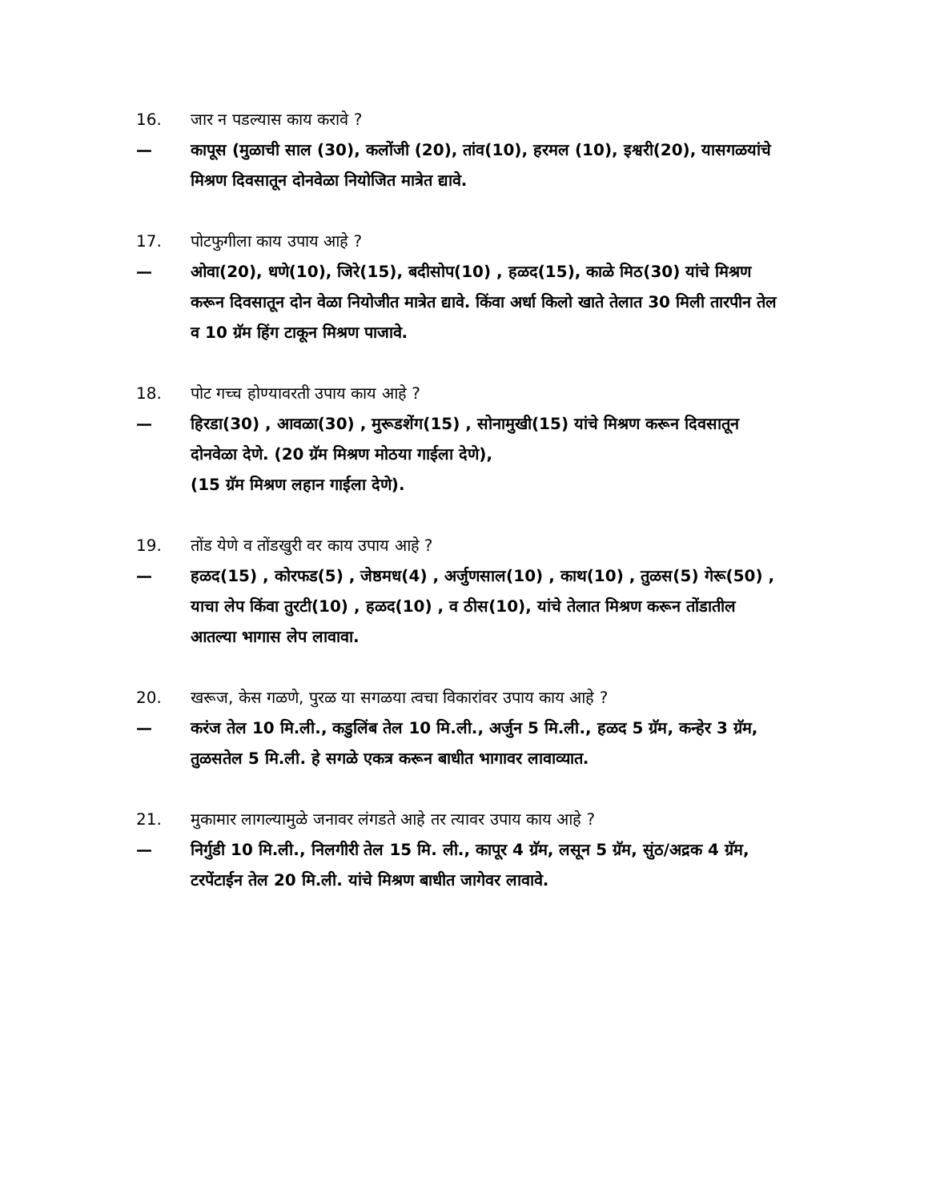16. जार न पडल्यास काय करावे ?
— कापूस (मुळाची साल (30), कलोंजी (20), तांव(10), हरमल (10), इश्वरी(20), यासगळयांचे मिश्रण दिवसातून दोनवेळा नियोजित मात्रेत द्यावे.
17. पोटफुगीला काय उपाय आहे ?
— ओवा(20), धणे(10), जिरे(15), बदीसोप(10) , हळद(15), काळे मिठ(30) यांचे मिश्रण करून दिवसातून दोन वेळा नियोजीत मात्रेत द्यावे. किंवा अर्धा किलो खाते तेलात 30 मिली तारपीन तेल व 10 ग्रॅम हिंग टाकून मिश्रण पाजावे.
18. पोट गच्च होण्यावरती उपाय काय आहे ?
— हिरडा(30) , आवळा(30) , मुरूडशेंग(15) , सोनामुखी(15) यांचे मिश्रण करून दिवसातून दोनवेळा देणे. (20 ग्रॅम मिश्रण मोठया गाईला देणे),
(15 ग्रॅम मिश्रण लहान गाईला देणे).
19. तोंड येणे व तोंडखुरी वर काय उपाय आहे ?
— हळद(15) , कोरफड(5) , जेष्ठमध(4) , अर्जुणसाल(10) , काथ(10) , तुळस(5) गेरू(50) , याचा लेप किंवा तुरटी(10) , हळद(10) , व ठीस(10), यांचे तेलात मिश्रण करून तोंडातील आतल्या भागास लेप लावावा.
20. खरूज, केस गळणे, पुरळ या सगळया त्वचा विकारांवर उपाय काय आहे ?
— करंज तेल 10 मि.ली., कडुलिंब तेल 10 मि.ली., अर्जुन 5 मि.ली., हळद 5 ग्रॅम, कन्हेर 3 ग्रॅम, तुळसतेल 5 मि.ली. हे सगळे एकत्र करून बाधीत भागावर लावाव्यात.
21. मुकामार लागल्यामुळे जनावर लंगडते आहे तर त्यावर उपाय काय आहे ?
— निर्गुडी 10 मि.ली., निलगीरी तेल 15 मि. ली., कापूर 4 ग्रॅम, लसून 5 ग्रॅम, सुंठ/अद्रक 4 ग्रॅम, टरपेंटाईन तेल 20 मि.ली. यांचे मिश्रण बाधीत जागेवर लावावे.